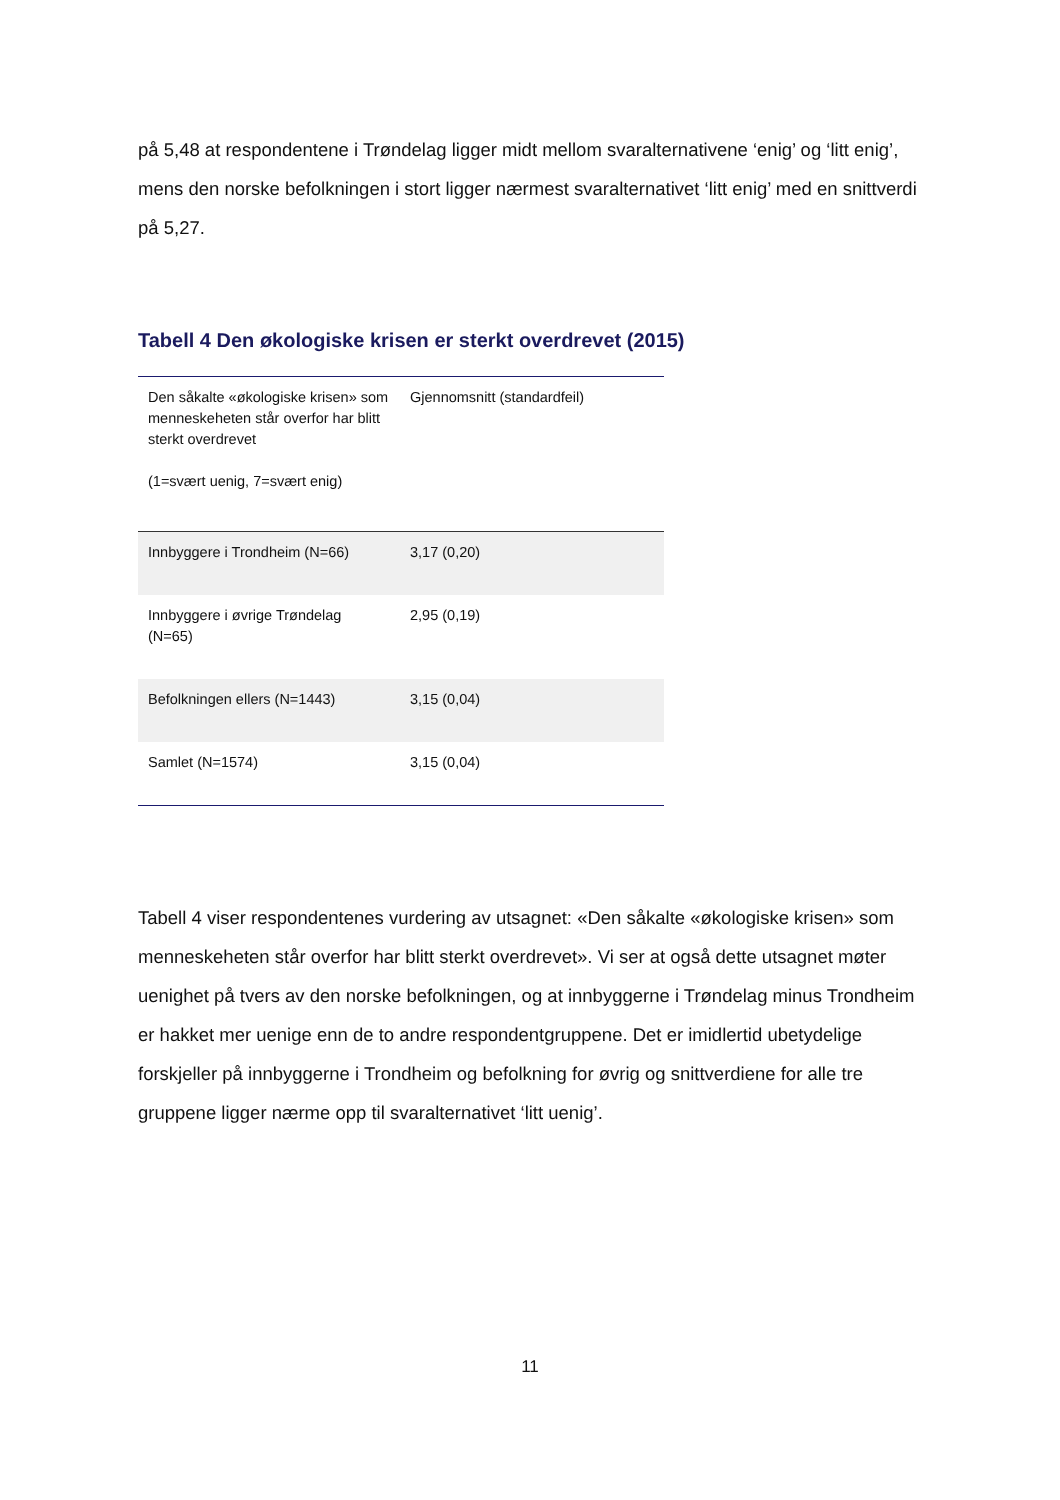på 5,48 at respondentene i Trøndelag ligger midt mellom svaralternativene ‘enig’ og ‘litt enig’, mens den norske befolkningen i stort ligger nærmest svaralternativet ‘litt enig’ med en snittverdi på 5,27.
Tabell 4 Den økologiske krisen er sterkt overdrevet (2015)
| Den såkalte «økologiske krisen» som menneskeheten står overfor har blitt sterkt overdrevet (1=svært uenig, 7=svært enig) | Gjennomsnitt (standardfeil) |
| --- | --- |
| Innbyggere i Trondheim (N=66) | 3,17 (0,20) |
| Innbyggere i øvrige Trøndelag (N=65) | 2,95 (0,19) |
| Befolkningen ellers (N=1443) | 3,15 (0,04) |
| Samlet (N=1574) | 3,15 (0,04) |
Tabell 4 viser respondentenes vurdering av utsagnet: «Den såkalte «økologiske krisen» som menneskeheten står overfor har blitt sterkt overdrevet». Vi ser at også dette utsagnet møter uenighet på tvers av den norske befolkningen, og at innbyggerne i Trøndelag minus Trondheim er hakket mer uenige enn de to andre respondentgruppene. Det er imidlertid ubetydelige forskjeller på innbyggerne i Trondheim og befolkning for øvrig og snittverdiene for alle tre gruppene ligger nærme opp til svaralternativet ‘litt uenig’.
11